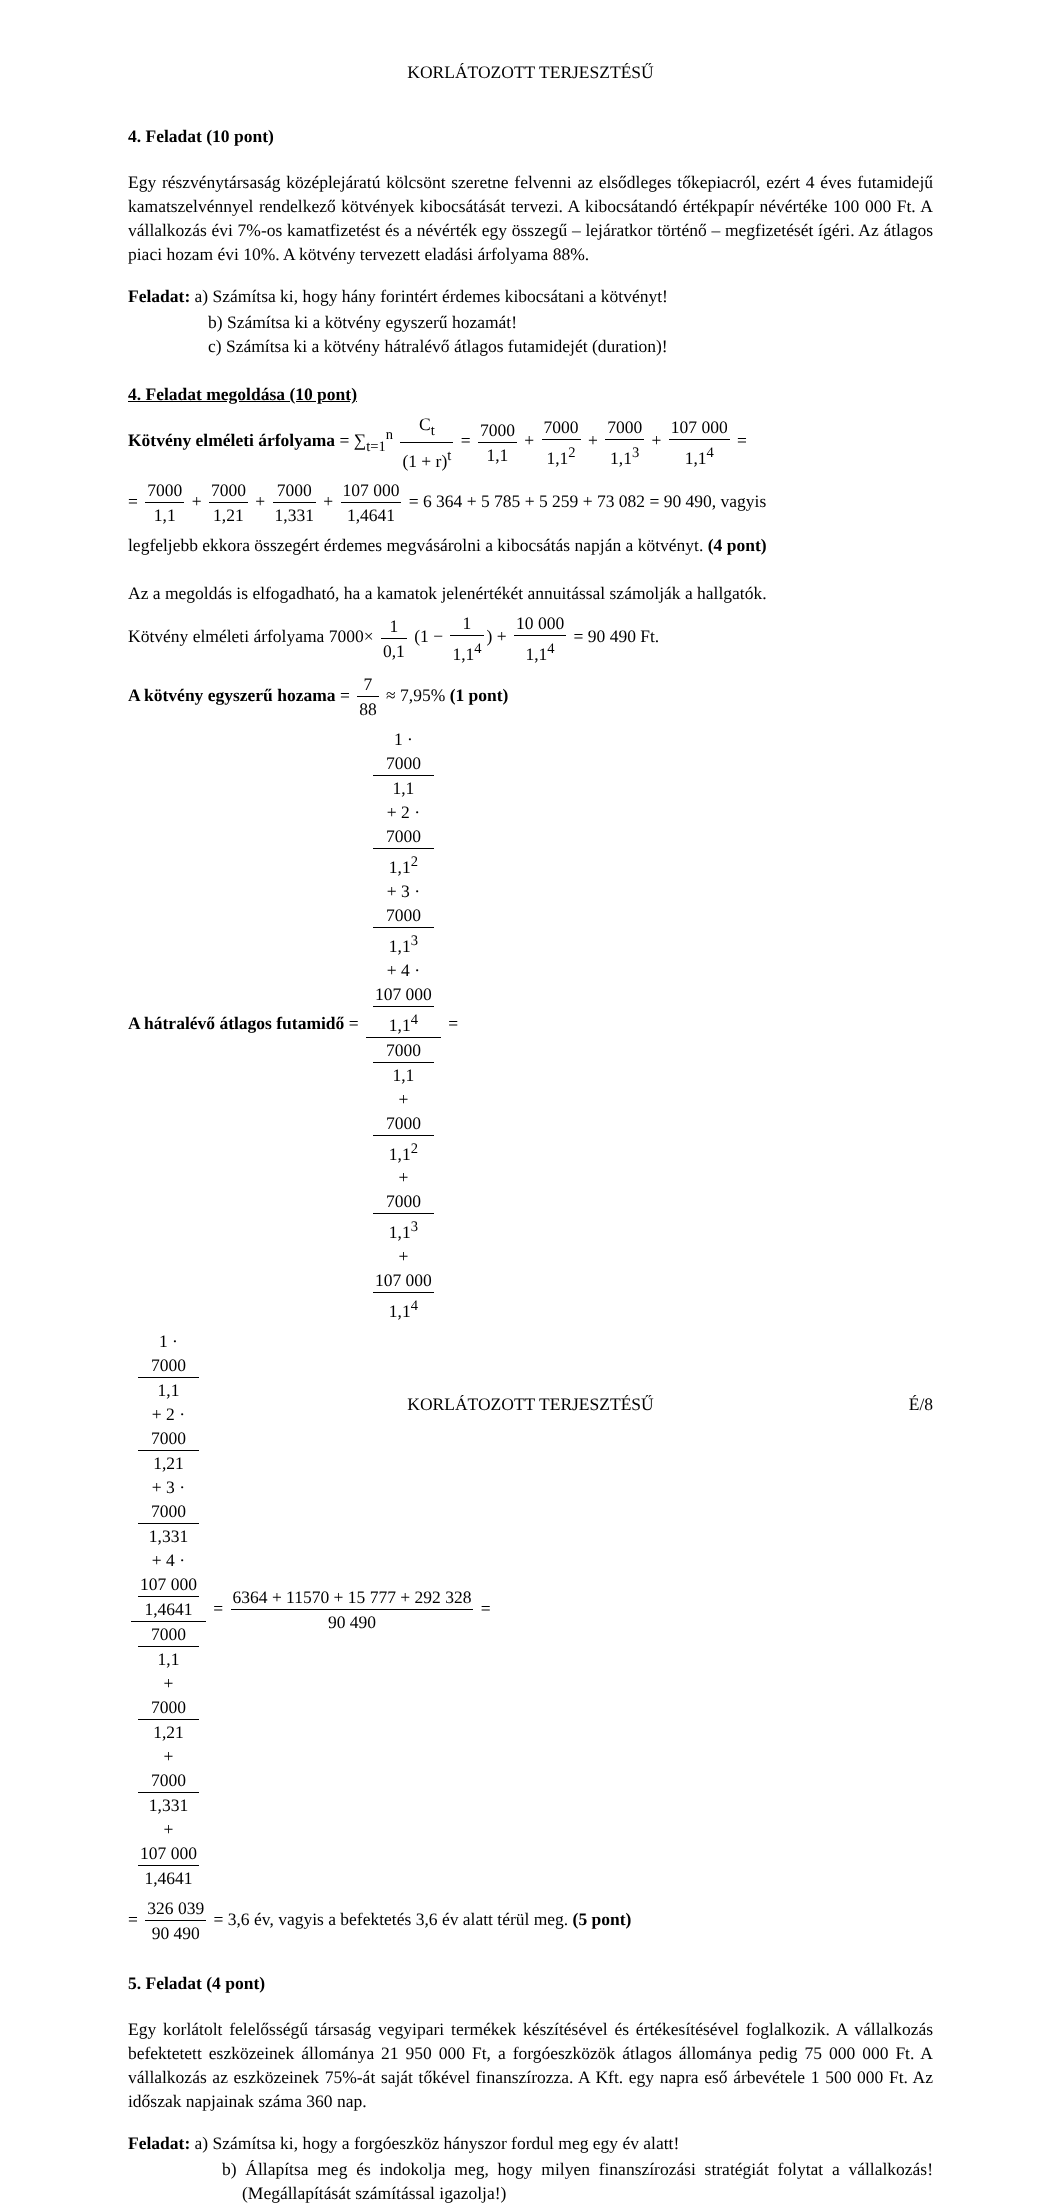KORLÁTOZOTT TERJESZTÉSŰ
4. Feladat (10 pont)
Egy részvénytársaság középlejáratú kölcsönt szeretne felvenni az elsődleges tőkepiacról, ezért 4 éves futamidejű kamatszelvénnyel rendelkező kötvények kibocsátását tervezi. A kibocsátandó értékpapír névértéke 100 000 Ft. A vállalkozás évi 7%-os kamatfizetést és a névérték egy összegű – lejáratkor történő – megfizetését ígéri. Az átlagos piaci hozam évi 10%. A kötvény tervezett eladási árfolyama 88%.
Feladat: a) Számítsa ki, hogy hány forintért érdemes kibocsátani a kötvényt!
b) Számítsa ki a kötvény egyszerű hozamát!
c) Számítsa ki a kötvény hátralévő átlagos futamidejét (duration)!
4. Feladat megoldása (10 pont)
Kötvény elméleti árfolyama = ∑<sub>t=1</sub><sup>n</sup> C<sub>t</sub> (1 + r)<sup>t</sup> = 7000 1,1 + 7000 1,1<sup>2</sup> + 7000 1,1<sup>3</sup> + 107 000 1,1<sup>4</sup> =
= 7000 1,1 + 7000 1,21 + 7000 1,331 + 107 000 1,4641 = 6 364 + 5 785 + 5 259 + 73 082 = 90 490, vagyis
legfeljebb ekkora összegért érdemes megvásárolni a kibocsátás napján a kötvényt. (4 pont)
Az a megoldás is elfogadható, ha a kamatok jelenértékét annuitással számolják a hallgatók.
Kötvény elméleti árfolyama 7000× 1 0,1 (1 − 1 1,1<sup>4</sup>) + 10 000 1,1<sup>4</sup> = 90 490 Ft.
A kötvény egyszerű hozama = 7 88 ≈ 7,95% (1 pont)
A hátralévő átlagos futamidő = 1 ·
7000
1,1
+ 2 ·
7000
1,1<sup>2</sup>
+ 3 ·
7000
1,1<sup>3</sup>
+ 4 ·
107 000
1,1<sup>4</sup> 7000
1,1
+
7000
1,1<sup>2</sup>
+
7000
1,1<sup>3</sup>
+
107 000
1,1<sup>4</sup> =
1 ·
7000
1,1
+ 2 ·
7000
1,21
+ 3 ·
7000
1,331
+ 4 ·
107 000
1,4641 7000
1,1
+
7000
1,21
+
7000
1,331
+
107 000
1,4641 = 6364 + 11570 + 15 777 + 292 328 90 490 =
= 326 039 90 490 = 3,6 év, vagyis a befektetés 3,6 év alatt térül meg. (5 pont)
5. Feladat (4 pont)
Egy korlátolt felelősségű társaság vegyipari termékek készítésével és értékesítésével foglalkozik. A vállalkozás befektetett eszközeinek állománya 21 950 000 Ft, a forgóeszközök átlagos állománya pedig 75 000 000 Ft. A vállalkozás az eszközeinek 75%-át saját tőkével finanszírozza. A Kft. egy napra eső árbevétele 1 500 000 Ft. Az időszak napjainak száma 360 nap.
Feladat: a) Számítsa ki, hogy a forgóeszköz hányszor fordul meg egy év alatt!
b) Állapítsa meg és indokolja meg, hogy milyen finanszírozási stratégiát folytat a vállalkozás! (Megállapítását számítással igazolja!)
KORLÁTOZOTT TERJESZTÉSŰ É/8